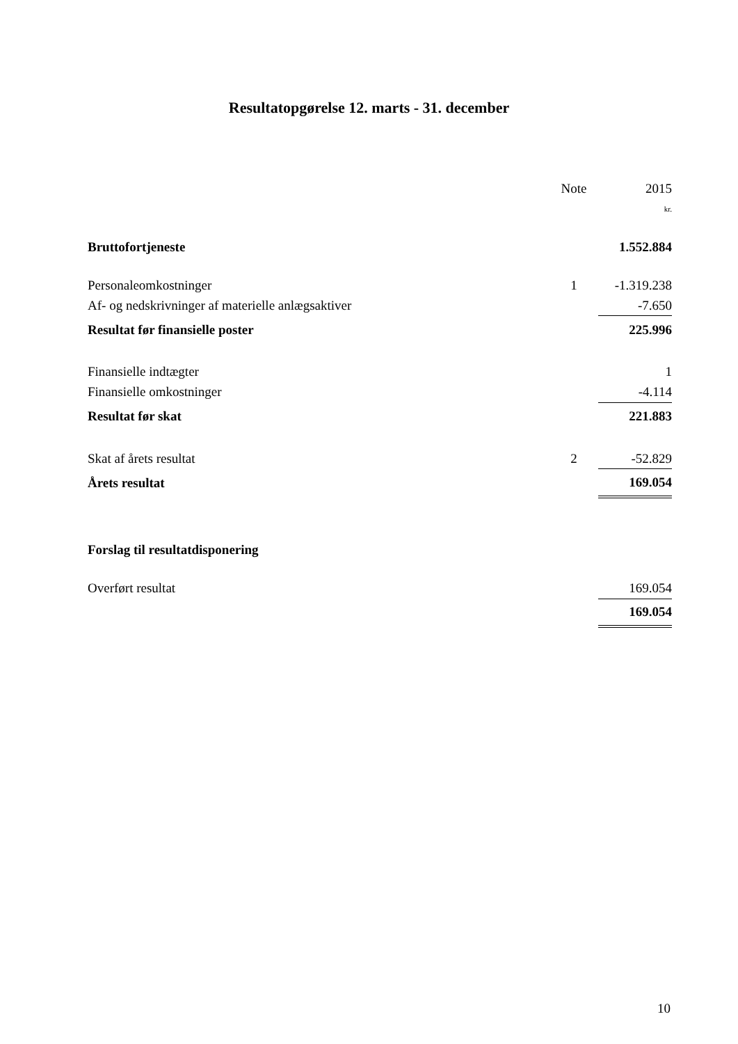Resultatopgørelse 12. marts - 31. december
| | Note | 2015 |
| --- | --- | --- |
| | | kr. |
| Bruttofortjeneste | | 1.552.884 |
| Personaleomkostninger | 1 | -1.319.238 |
| Af- og nedskrivninger af materielle anlægsaktiver | | -7.650 |
| Resultat før finansielle poster | | 225.996 |
| Finansielle indtægter | | 1 |
| Finansielle omkostninger | | -4.114 |
| Resultat før skat | | 221.883 |
| Skat af årets resultat | 2 | -52.829 |
| Årets resultat | | 169.054 |
| Forslag til resultatdisponering | | |
| Overført resultat | | 169.054 |
| | | 169.054 |
10